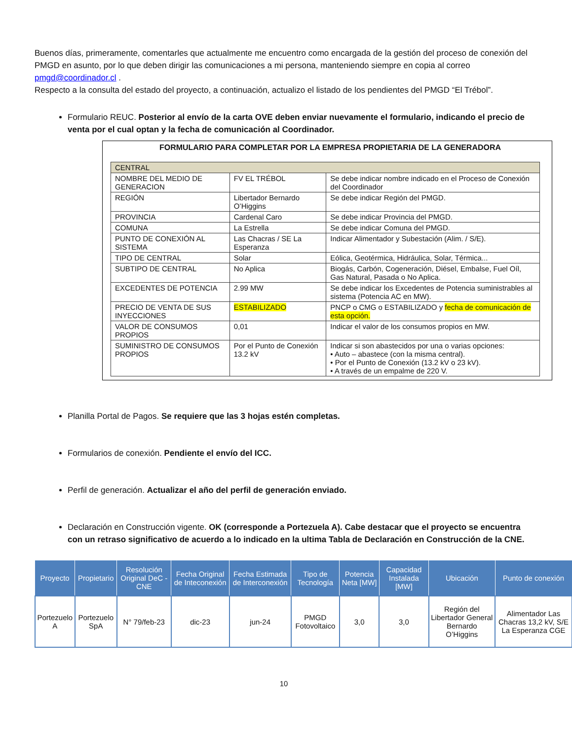Buenos días, primeramente, comentarles que actualmente me encuentro como encargada de la gestión del proceso de conexión del PMGD en asunto, por lo que deben dirigir las comunicaciones a mi persona, manteniendo siempre en copia al correo pmgd@coordinador.cl .
Respecto a la consulta del estado del proyecto, a continuación, actualizo el listado de los pendientes del PMGD “El Trébol”.
Formulario REUC. Posterior al envío de la carta OVE deben enviar nuevamente el formulario, indicando el precio de venta por el cual optan y la fecha de comunicación al Coordinador.
FORMULARIO PARA COMPLETAR POR LA EMPRESA PROPIETARIA DE LA GENERADORA
| CENTRAL | | |
| NOMBRE DEL MEDIO DE GENERACION | FV EL TRÉBOL | Se debe indicar nombre indicado en el Proceso de Conexión del Coordinador |
| REGIÓN | Libertador Bernardo O’Higgins | Se debe indicar Región del PMGD. |
| PROVINCIA | Cardenal Caro | Se debe indicar Provincia del PMGD. |
| COMUNA | La Estrella | Se debe indicar Comuna del PMGD. |
| PUNTO DE CONEXIÓN AL SISTEMA | Las Chacras / SE La Esperanza | Indicar Alimentador y Subestación (Alim. / S/E). |
| TIPO DE CENTRAL | Solar | Eólica, Geotérmica, Hidráulica, Solar, Térmica... |
| SUBTIPO DE CENTRAL | No Aplica | Biogás, Carbón, Cogeneración, Diésel, Embalse, Fuel Oíl, Gas Natural, Pasada o No Aplica. |
| EXCEDENTES DE POTENCIA | 2.99 MW | Se debe indicar los Excedentes de Potencia suministrables al sistema (Potencia AC en MW). |
| PRECIO DE VENTA DE SUS INYECCIONES | ESTABILIZADO | PNCP o CMG o ESTABILIZADO y fecha de comunicación de esta opción. |
| VALOR DE CONSUMOS PROPIOS | 0,01 | Indicar el valor de los consumos propios en MW. |
| SUMINISTRO DE CONSUMOS PROPIOS | Por el Punto de Conexión 13.2 kV | Indicar si son abastecidos por una o varias opciones: • Auto – abastece (con la misma central). • Por el Punto de Conexión (13.2 kV o 23 kV). • A través de un empalme de 220 V. |
Planilla Portal de Pagos. Se requiere que las 3 hojas estén completas.
Formularios de conexión. Pendiente el envío del ICC.
Perfil de generación. Actualizar el año del perfil de generación enviado.
Declaración en Construcción vigente. OK (corresponde a Portezuela A). Cabe destacar que el proyecto se encuentra con un retraso significativo de acuerdo a lo indicado en la ultima Tabla de Declaración en Construcción de la CNE.
| Proyecto | Propietario | Resolución Original DeC - CNE | Fecha Original de Inteconexión | Fecha Estimada de Interconexión | Tipo de Tecnología | Potencia Neta [MW] | Capacidad Instalada [MW] | Ubicación | Punto de conexión |
| --- | --- | --- | --- | --- | --- | --- | --- | --- | --- |
| Portezuelo A | Portezuelo SpA | N° 79/feb-23 | dic-23 | jun-24 | PMGD Fotovoltaico | 3,0 | 3,0 | Región del Libertador General Bernardo O’Higgins | Alimentador Las Chacras 13,2 kV, S/E La Esperanza CGE |
10